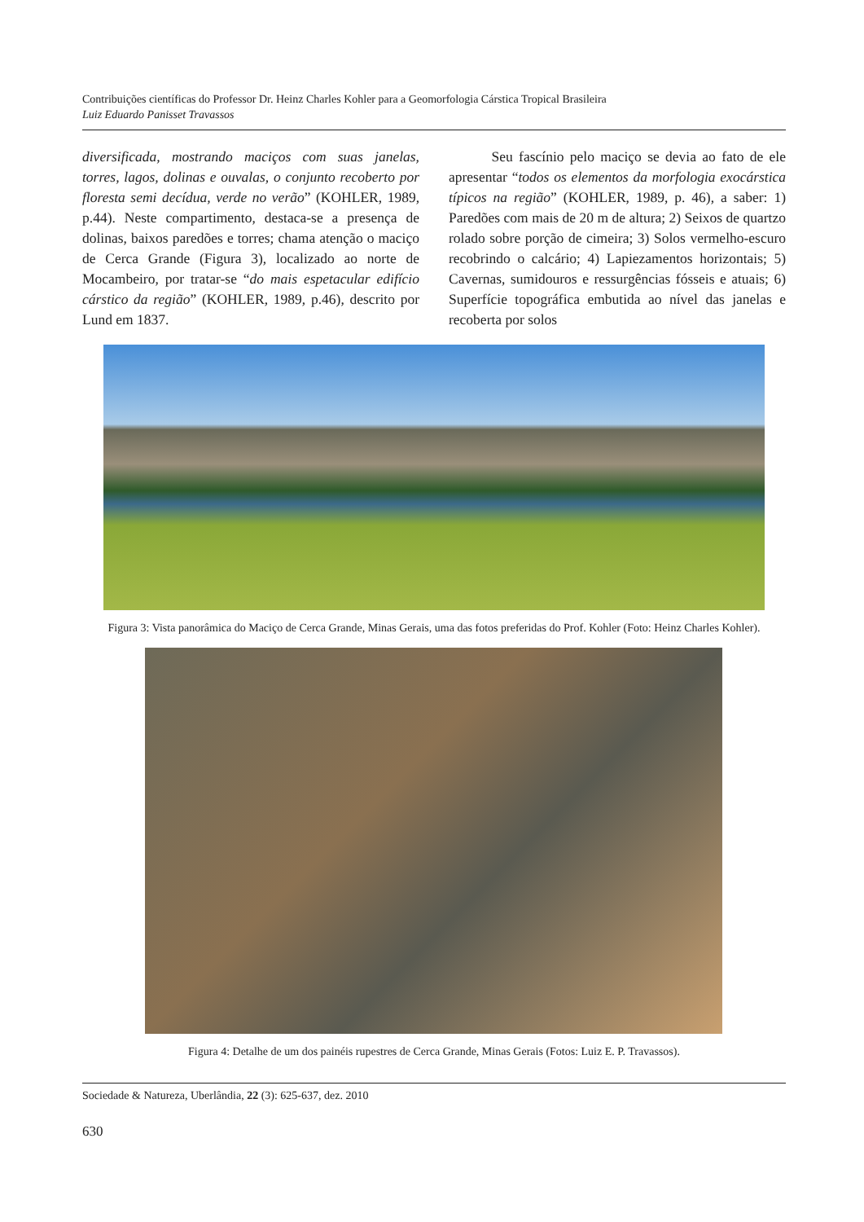Contribuições científicas do Professor Dr. Heinz Charles Kohler para a Geomorfologia Cárstica Tropical Brasileira
Luiz Eduardo Panisset Travassos
diversificada, mostrando maciços com suas janelas, torres, lagos, dolinas e ouvalas, o conjunto recoberto por floresta semi decídua, verde no verão” (KOHLER, 1989, p.44). Neste compartimento, destaca-se a presença de dolinas, baixos paredões e torres; chama atenção o maciço de Cerca Grande (Figura 3), localizado ao norte de Mocambeiro, por tratar-se “do mais espetacular edifício cárstico da região” (KOHLER, 1989, p.46), descrito por Lund em 1837.
   Seu fascínio pelo maciço se devia ao fato de ele apresentar “todos os elementos da morfologia exocárstica típicos na região” (KOHLER, 1989, p. 46), a saber: 1) Paredões com mais de 20 m de altura; 2) Seixos de quartzo rolado sobre porção de cimeira; 3) Solos vermelho-escuro recobrindo o calcário; 4) Lapiezamentos horizontais; 5) Cavernas, sumidouros e ressurgências fósseis e atuais; 6) Superfície topográfica embutida ao nível das janelas e recoberta por solos
Figura 3: Vista panorâmica do Maciço de Cerca Grande, Minas Gerais, uma das fotos preferidas do Prof. Kohler (Foto: Heinz Charles Kohler).
Figura 4: Detalhe de um dos painéis rupestres de Cerca Grande, Minas Gerais (Fotos: Luiz E. P. Travassos).
Sociedade & Natureza, Uberlândia, 22 (3): 625-637, dez. 2010
630